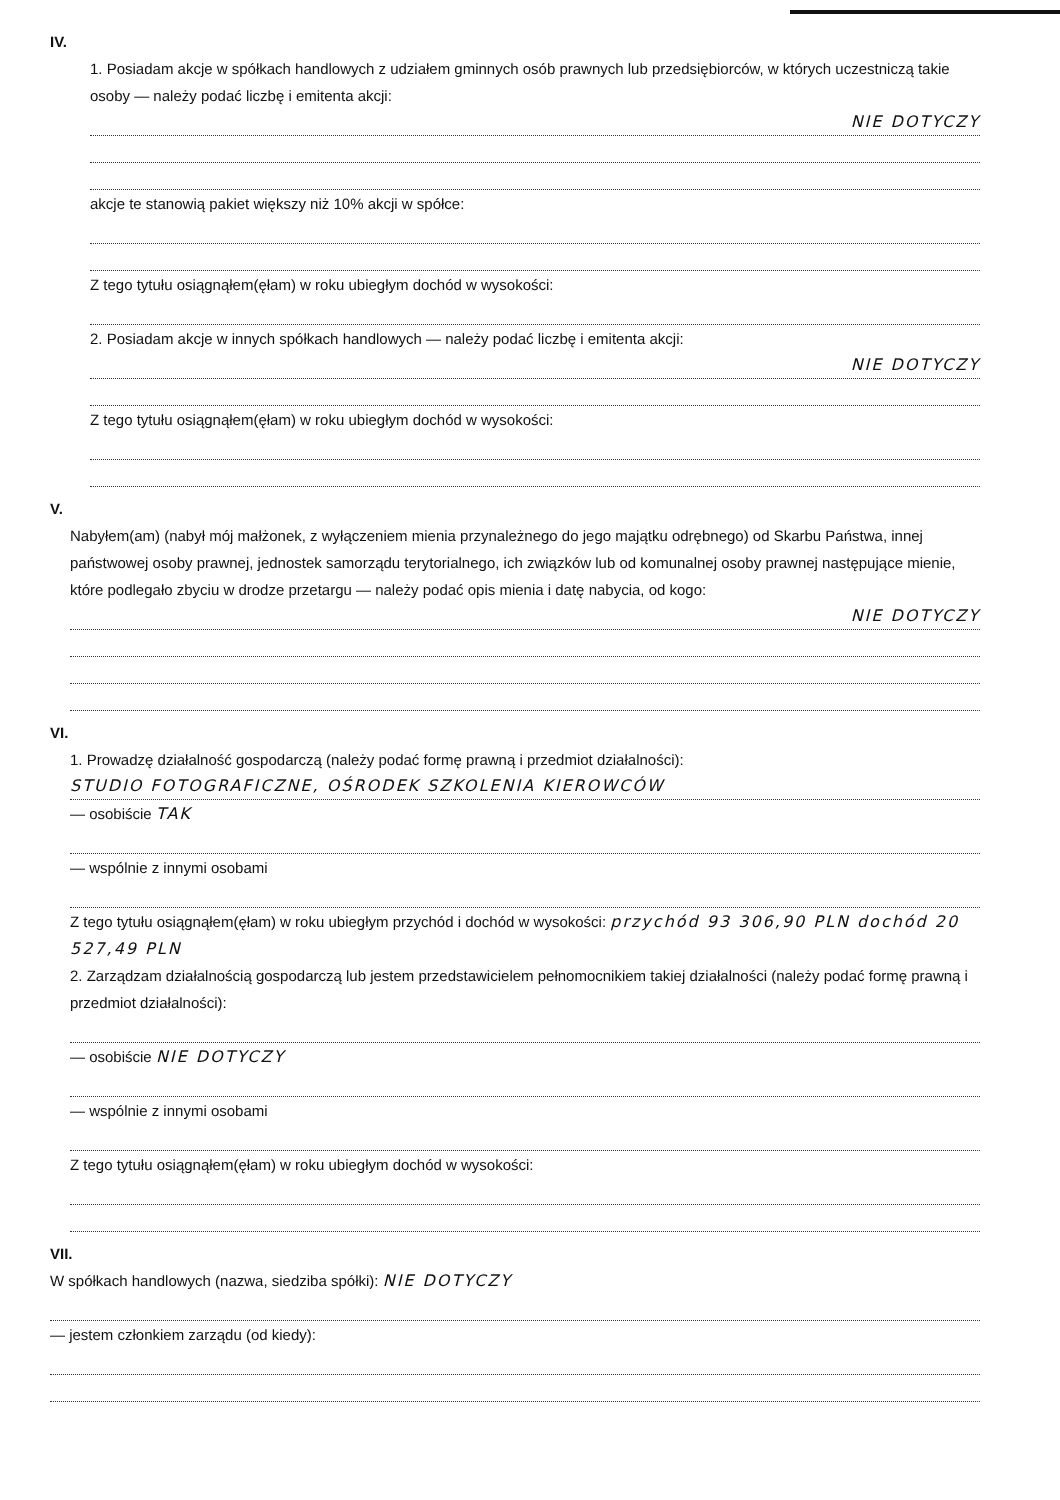IV.
1. Posiadam akcje w spółkach handlowych z udziałem gminnych osób prawnych lub przedsiębiorców, w których uczestniczą takie osoby — należy podać liczbę i emitenta akcji:
NIE DOTYCZY
akcje te stanowią pakiet większy niż 10% akcji w spółce:
Z tego tytułu osiągnąłem(ęłam) w roku ubiegłym dochód w wysokości:
2. Posiadam akcje w innych spółkach handlowych — należy podać liczbę i emitenta akcji:
NIE DOTYCZY
Z tego tytułu osiągnąłem(ęłam) w roku ubiegłym dochód w wysokości:
V.
Nabyłem(am) (nabył mój małżonek, z wyłączeniem mienia przynależnego do jego majątku odrębnego) od Skarbu Państwa, innej państwowej osoby prawnej, jednostek samorządu terytorialnego, ich związków lub od komunalnej osoby prawnej następujące mienie, które podlegało zbyciu w drodze przetargu — należy podać opis mienia i datę nabycia, od kogo:
NIE DOTYCZY
VI.
1. Prowadzę działalność gospodarczą (należy podać formę prawną i przedmiot działalności):
STUDIO FOTOGRAFICZNE, OŚRODEK SZKOLENIA KIEROWCÓW
— osobiście TAK
— wspólnie z innymi osobami
Z tego tytułu osiągnąłem(ęłam) w roku ubiegłym przychód i dochód w wysokości: przychód 93 306,90 PLN dochód 20 527,49 PLN
2. Zarządzam działalnością gospodarczą lub jestem przedstawicielem pełnomocnikiem takiej działalności (należy podać formę prawną i przedmiot działalności):
— osobiście NIE DOTYCZY
— wspólnie z innymi osobami
Z tego tytułu osiągnąłem(ęłam) w roku ubiegłym dochód w wysokości:
VII.
W spółkach handlowych (nazwa, siedziba spółki): NIE DOTYCZY
— jestem członkiem zarządu (od kiedy):